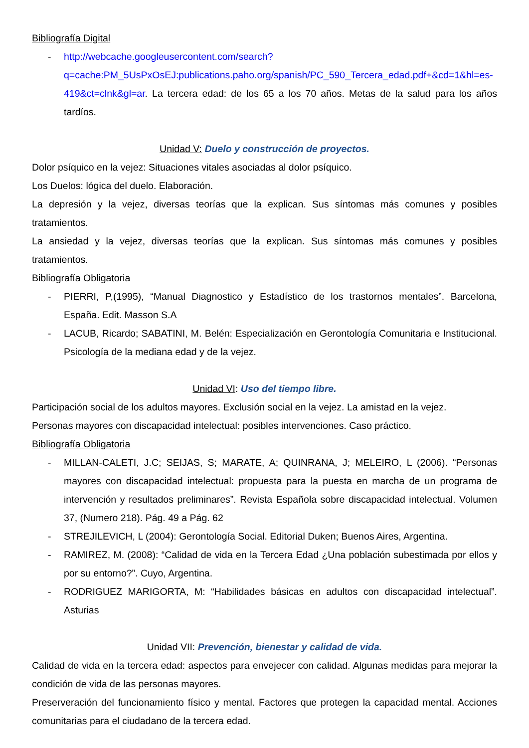Bibliografía Digital
- http://webcache.googleusercontent.com/search?q=cache:PM_5UsPxOsEJ:publications.paho.org/spanish/PC_590_Tercera_edad.pdf+&cd=1&hl=es-419&ct=clnk&gl=ar. La tercera edad: de los 65 a los 70 años. Metas de la salud para los años tardíos.
Unidad V: Duelo y construcción de proyectos.
Dolor psíquico en la vejez: Situaciones vitales asociadas al dolor psíquico.
Los Duelos: lógica del duelo. Elaboración.
La depresión y la vejez, diversas teorías que la explican. Sus síntomas más comunes y posibles tratamientos.
La ansiedad y la vejez, diversas teorías que la explican. Sus síntomas más comunes y posibles tratamientos.
Bibliografía Obligatoria
- PIERRI, P,(1995), “Manual Diagnostico y Estadístico de los trastornos mentales”. Barcelona, España. Edit. Masson S.A
- LACUB, Ricardo; SABATINI, M. Belén: Especialización en Gerontología Comunitaria e Institucional. Psicología de la mediana edad y de la vejez.
Unidad VI: Uso del tiempo libre.
Participación social de los adultos mayores. Exclusión social en la vejez. La amistad en la vejez.
Personas mayores con discapacidad intelectual: posibles intervenciones. Caso práctico.
Bibliografía Obligatoria
- MILLAN-CALETI, J.C; SEIJAS, S; MARATE, A; QUINRANA, J; MELEIRO, L (2006). “Personas mayores con discapacidad intelectual: propuesta para la puesta en marcha de un programa de intervención y resultados preliminares”. Revista Española sobre discapacidad intelectual. Volumen 37, (Numero 218). Pág. 49 a Pág. 62
- STREJILEVICH, L (2004): Gerontología Social. Editorial Duken; Buenos Aires, Argentina.
- RAMIREZ, M. (2008): “Calidad de vida en la Tercera Edad ¿Una población subestimada por ellos y por su entorno?”. Cuyo, Argentina.
- RODRIGUEZ MARIGORTA, M: “Habilidades básicas en adultos con discapacidad intelectual”. Asturias
Unidad VII: Prevención, bienestar y calidad de vida.
Calidad de vida en la tercera edad: aspectos para envejecer con calidad. Algunas medidas para mejorar la condición de vida de las personas mayores.
Preserveración del funcionamiento físico y mental. Factores que protegen la capacidad mental. Acciones comunitarias para el ciudadano de la tercera edad.